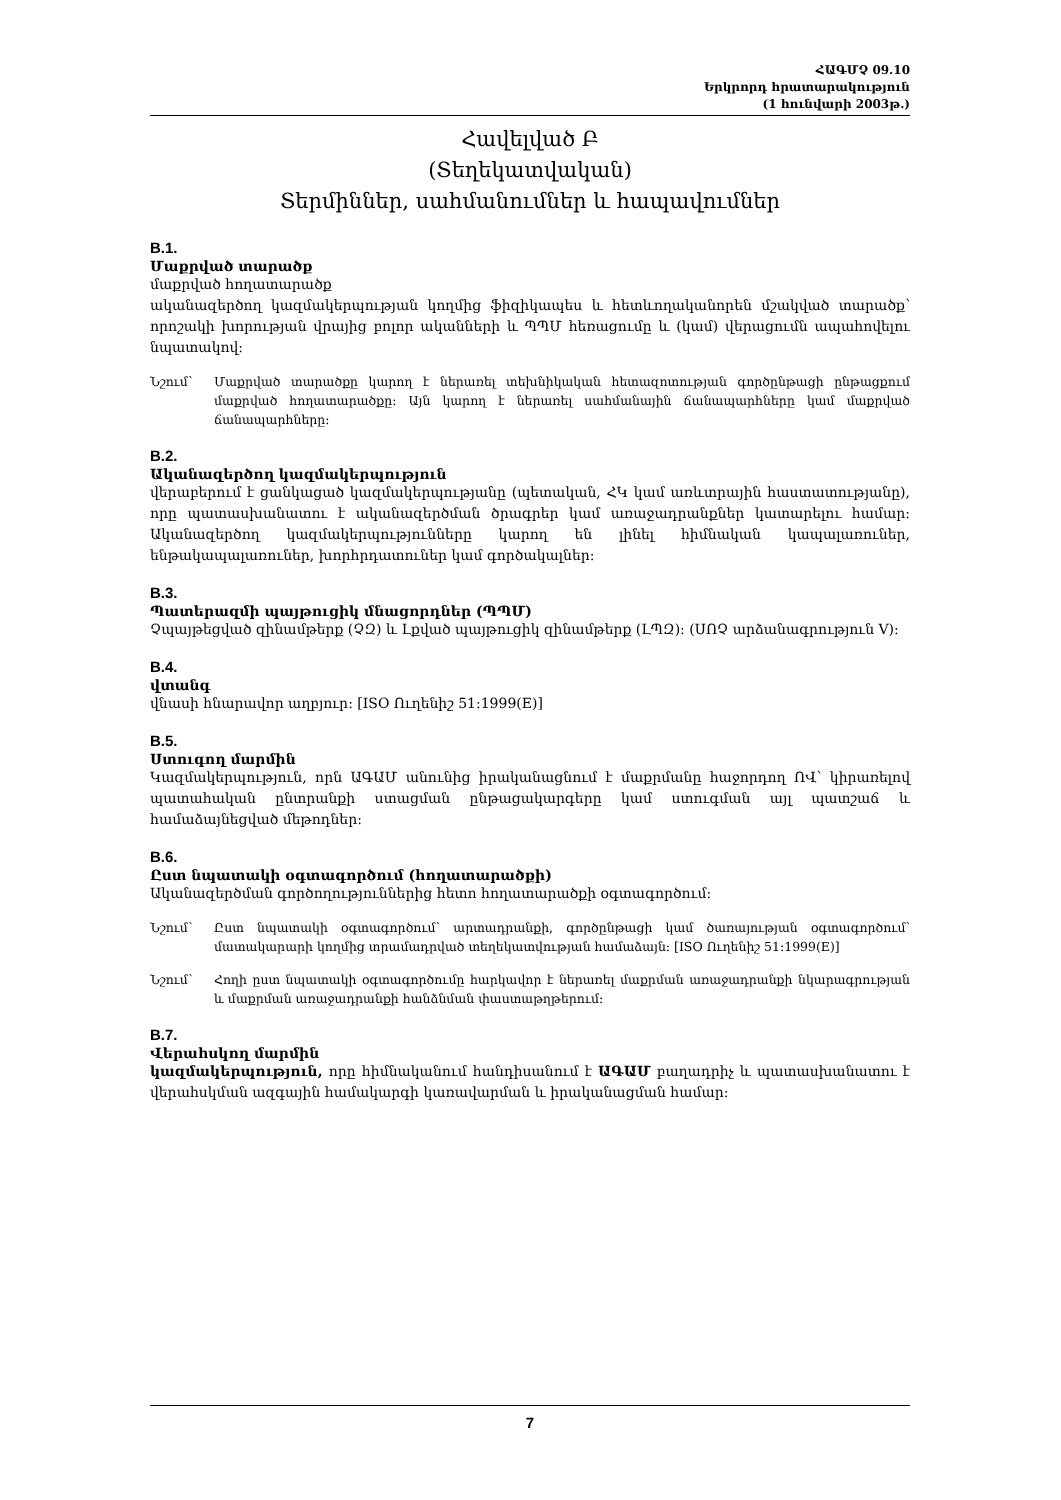ՀԱԳՄՉ 09.10
Երկրորդ հրատարակություն
(1 հունվարի 2003թ.)
Հավելված Բ
(Տեղեկատվական)
Տերմիններ, սահմանումներ և հապավումներ
B.1.
Մաքրված տարածք
մաքրված հողատարածք
ականազերծող կազմակերպության կողմից ֆիզիկապես և հետևողականորեն մշակված տարածք՝ որոշակի խորության վրայից բոլոր ականների և ՊՊՄ հեռացումը և (կամ) վերացումն ապահովելու նպատակով:
Նշում՝ Մաքրված տարածքը կարող է ներառել տեխնիկական հետազոտության գործընթացի ընթացքում մաքրված հողատարածքը: Այն կարող է ներառել սահմանային ճանապարհները կամ մաքրված ճանապարհները:
B.2.
Ականազերծող կազմակերպություն
վերաբերում է ցանկացած կազմակերպությանը (պետական, ՀԿ կամ առևտրային հաստատությանը), որը պատասխանատու է ականազերծման ծրագրեր կամ առաջադրանքներ կատարելու համար: Ականազերծող կազմակերպությունները կարող են լինել հիմնական կապալառուներ, ենթակապալառուներ, խորհրդատուներ կամ գործակալներ:
B.3.
Պատերազմի պայթուցիկ մնացորդներ (ՊՊՄ)
Չպայթեցված զինամթերք (ՉԶ) և Լքված պայթուցիկ զինամթերք (ԼՊԶ): (ՍՈՉ արձանագրություն V):
B.4.
վտանգ
վնասի հնարավոր աղբյուր: [ISO Ուղենիշ 51:1999(E)]
B.5.
Ստուգող մարմին
Կազմակերպություն, որն ԱԳԱՄ անունից իրականացնում է մաքրմանը հաջորդող ՈՎ՝ կիրառելով պատահական ընտրանքի ստացման ընթացակարգերը կամ ստուգման այլ պատշաճ և համաձայնեցված մեթոդներ:
B.6.
Ըստ նպատակի օգտագործում (հողատարածքի)
Ականազերծման գործողություններից հետո հողատարածքի օգտագործում:
Նշում՝ Ըստ նպատակի օգտագործում՝ արտադրանքի, գործընթացի կամ ծառայության օգտագործում՝ մատակարարի կողմից տրամադրված տեղեկատվության համաձայն: [ISO Ուղենիշ 51:1999(E)]
Նշում՝ Հողի ըստ նպատակի օգտագործումը հարկավոր է ներառել մաքրման առաջադրանքի նկարագրության և մաքրման առաջադրանքի հանձնման փաստաթղթերում:
B.7.
Վերահսկող մարմին
կազմակերպություն, որը հիմնականում հանդիսանում է ԱԳԱՄ բաղադրիչ և պատասխանատու է վերահսկման ազգային համակարգի կառավարման և իրականացման համար:
7